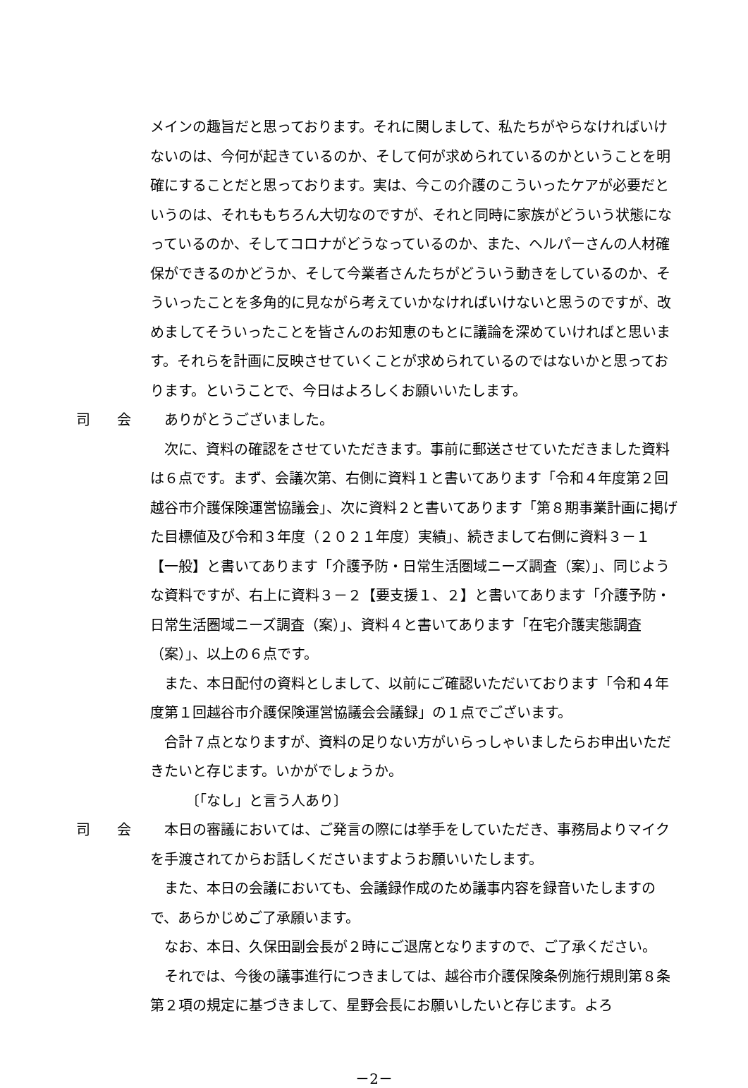メインの趣旨だと思っております。それに関しまして、私たちがやらなければいけないのは、今何が起きているのか、そして何が求められているのかということを明確にすることだと思っております。実は、今この介護のこういったケアが必要だというのは、それももちろん大切なのですが、それと同時に家族がどういう状態になっているのか、そしてコロナがどうなっているのか、また、ヘルパーさんの人材確保ができるのかどうか、そして今業者さんたちがどういう動きをしているのか、そういったことを多角的に見ながら考えていかなければいけないと思うのですが、改めましてそういったことを皆さんのお知恵のもとに議論を深めていければと思います。それらを計画に反映させていくことが求められているのではないかと思っております。ということで、今日はよろしくお願いいたします。
司 会 ありがとうございました。
次に、資料の確認をさせていただきます。事前に郵送させていただきました資料は６点です。まず、会議次第、右側に資料１と書いてあります「令和４年度第２回越谷市介護保険運営協議会」、次に資料２と書いてあります「第８期事業計画に掲げた目標値及び令和３年度（２０２１年度）実績」、続きまして右側に資料３－１【一般】と書いてあります「介護予防・日常生活圏域ニーズ調査（案）」、同じような資料ですが、右上に資料３－２【要支援１、２】と書いてあります「介護予防・日常生活圏域ニーズ調査（案）」、資料４と書いてあります「在宅介護実態調査（案）」、以上の６点です。
また、本日配付の資料としまして、以前にご確認いただいております「令和４年度第１回越谷市介護保険運営協議会会議録」の１点でございます。
合計７点となりますが、資料の足りない方がいらっしゃいましたらお申出いただきたいと存じます。いかがでしょうか。
〔「なし」と言う人あり〕
司 会 本日の審議においては、ご発言の際には挙手をしていただき、事務局よりマイクを手渡されてからお話しくださいますようお願いいたします。
また、本日の会議においても、会議録作成のため議事内容を録音いたしますので、あらかじめご了承願います。
なお、本日、久保田副会長が２時にご退席となりますので、ご了承ください。
それでは、今後の議事進行につきましては、越谷市介護保険条例施行規則第８条第２項の規定に基づきまして、星野会長にお願いしたいと存じます。よろ
－2－